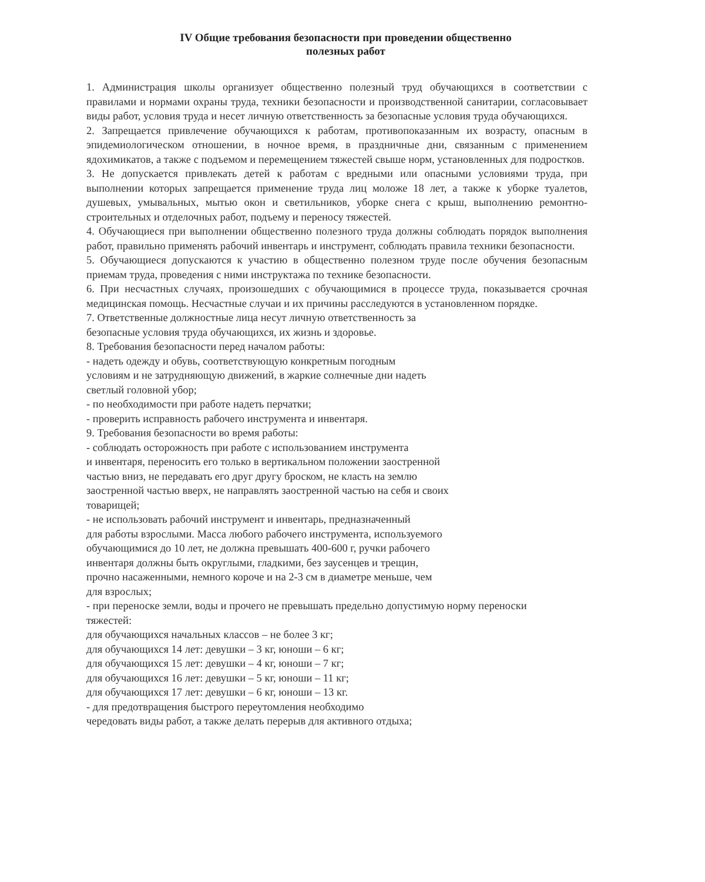IV Общие требования безопасности при проведении общественно
полезных работ
1. Администрация школы организует общественно полезный труд обучающихся в соответствии с правилами и нормами охраны труда, техники безопасности и производственной санитарии, согласовывает виды работ, условия труда и несет личную ответственность за безопасные условия труда обучающихся.
2. Запрещается привлечение обучающихся к работам, противопоказанным их возрасту, опасным в эпидемиологическом отношении, в ночное время, в праздничные дни, связанным с применением ядохимикатов, а также с подъемом и перемещением тяжестей свыше норм, установленных для подростков.
3. Не допускается привлекать детей к работам с вредными или опасными условиями труда, при выполнении которых запрещается применение труда лиц моложе 18 лет, а также к уборке туалетов, душевых, умывальных, мытью окон и светильников, уборке снега с крыш, выполнению ремонтно-строительных и отделочных работ, подъему и переносу тяжестей.
4. Обучающиеся при выполнении общественно полезного труда должны соблюдать порядок выполнения работ, правильно применять рабочий инвентарь и инструмент, соблюдать правила техники безопасности.
5. Обучающиеся допускаются к участию в общественно полезном труде после обучения безопасным приемам труда, проведения с ними инструктажа по технике безопасности.
6. При несчастных случаях, произошедших с обучающимися в процессе труда, показывается срочная медицинская помощь. Несчастные случаи и их причины расследуются в установленном порядке.
7. Ответственные должностные лица несут личную ответственность за
безопасные условия труда обучающихся, их жизнь и здоровье.
8. Требования безопасности перед началом работы:
- надеть одежду и обувь, соответствующую конкретным погодным
условиям и не затрудняющую движений, в жаркие солнечные дни надеть
светлый головной убор;
- по необходимости при работе надеть перчатки;
- проверить исправность рабочего инструмента и инвентаря.
9. Требования безопасности во время работы:
- соблюдать осторожность при работе с использованием инструмента
и инвентаря, переносить его только в вертикальном положении заостренной
частью вниз, не передавать его друг другу броском, не класть на землю
заостренной частью вверх, не направлять заостренной частью на себя и своих
товарищей;
- не использовать рабочий инструмент и инвентарь, предназначенный
для работы взрослыми. Масса любого рабочего инструмента, используемого
обучающимися до 10 лет, не должна превышать 400-600 г, ручки рабочего
инвентаря должны быть округлыми, гладкими, без заусенцев и трещин,
прочно насаженными, немного короче и на 2-3 см в диаметре меньше, чем
для взрослых;
- при переноске земли, воды и прочего не превышать предельно допустимую норму переноски
тяжестей:
для обучающихся начальных классов – не более 3 кг;
для обучающихся 14 лет: девушки – 3 кг, юноши – 6 кг;
для обучающихся 15 лет: девушки – 4 кг, юноши – 7 кг;
для обучающихся 16 лет: девушки – 5 кг, юноши – 11 кг;
для обучающихся 17 лет: девушки – 6 кг, юноши – 13 кг.
- для предотвращения быстрого переутомления необходимо
чередовать виды работ, а также делать перерыв для активного отдыха;